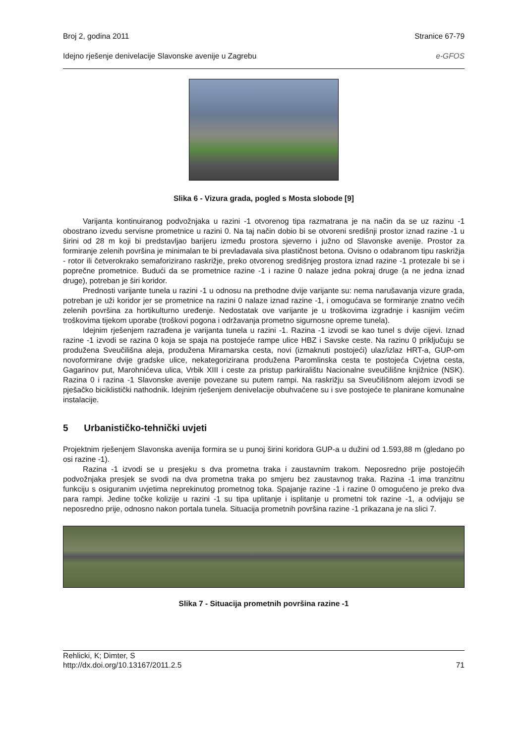Broj 2, godina 2011 Stranice 67-79
Idejno rješenje denivelacije Slavonske avenije u Zagrebu e-GFOS
Slika 6 - Vizura grada, pogled s Mosta slobode [9]
Varijanta kontinuiranog podvožnjaka u razini -1 otvorenog tipa razmatrana je na način da se uz razinu -1 obostrano izvedu servisne prometnice u razini 0. Na taj način dobio bi se otvoreni središnji prostor iznad razine -1 u širini od 28 m koji bi predstavljao barijeru između prostora sjeverno i južno od Slavonske avenije. Prostor za formiranje zelenih površina je minimalan te bi prevladavala siva plastičnost betona. Ovisno o odabranom tipu raskrižja - rotor ili četverokrako semaforizirano raskrižje, preko otvorenog središnjeg prostora iznad razine -1 protezale bi se i poprečne prometnice. Budući da se prometnice razine -1 i razine 0 nalaze jedna pokraj druge (a ne jedna iznad druge), potreban je širi koridor.
Prednosti varijante tunela u razini -1 u odnosu na prethodne dvije varijante su: nema narušavanja vizure grada, potreban je uži koridor jer se prometnice na razini 0 nalaze iznad razine -1, i omogućava se formiranje znatno većih zelenih površina za hortikulturno uređenje. Nedostatak ove varijante je u troškovima izgradnje i kasnijim većim troškovima tijekom uporabe (troškovi pogona i održavanja prometno sigurnosne opreme tunela).
Idejnim rješenjem razrađena je varijanta tunela u razini -1. Razina -1 izvodi se kao tunel s dvije cijevi. Iznad razine -1 izvodi se razina 0 koja se spaja na postojeće rampe ulice HBZ i Savske ceste. Na razinu 0 priključuju se produžena Sveučilišna aleja, produžena Miramarska cesta, novi (izmaknuti postojeći) ulaz/izlaz HRT-a, GUP-om novoformirane dvije gradske ulice, nekategorizirana produžena Paromlinska cesta te postojeća Cvjetna cesta, Gagarinov put, Marohnićeva ulica, Vrbik XIII i ceste za pristup parkiralištu Nacionalne sveučilišne knjižnice (NSK). Razina 0 i razina -1 Slavonske avenije povezane su putem rampi. Na raskrižju sa Sveučilišnom alejom izvodi se pješačko biciklistički nathodnik. Idejnim rješenjem denivelacije obuhvaćene su i sve postojeće te planirane komunalne instalacije.
5 Urbanističko-tehnički uvjeti
Projektnim rješenjem Slavonska avenija formira se u punoj širini koridora GUP-a u dužini od 1.593,88 m (gledano po osi razine -1).
Razina -1 izvodi se u presjeku s dva prometna traka i zaustavnim trakom. Neposredno prije postojećih podvožnjaka presjek se svodi na dva prometna traka po smjeru bez zaustavnog traka. Razina -1 ima tranzitnu funkciju s osiguranim uvjetima neprekinutog prometnog toka. Spajanje razine -1 i razine 0 omogućeno je preko dva para rampi. Jedine točke kolizije u razini -1 su tipa uplitanje i isplitanje u prometni tok razine -1, a odvijaju se neposredno prije, odnosno nakon portala tunela. Situacija prometnih površina razine -1 prikazana je na slici 7.
Slika 7 - Situacija prometnih površina razine -1
Rehlicki, K; Dimter, S
http://dx.doi.org/10.13167/2011.2.5 71